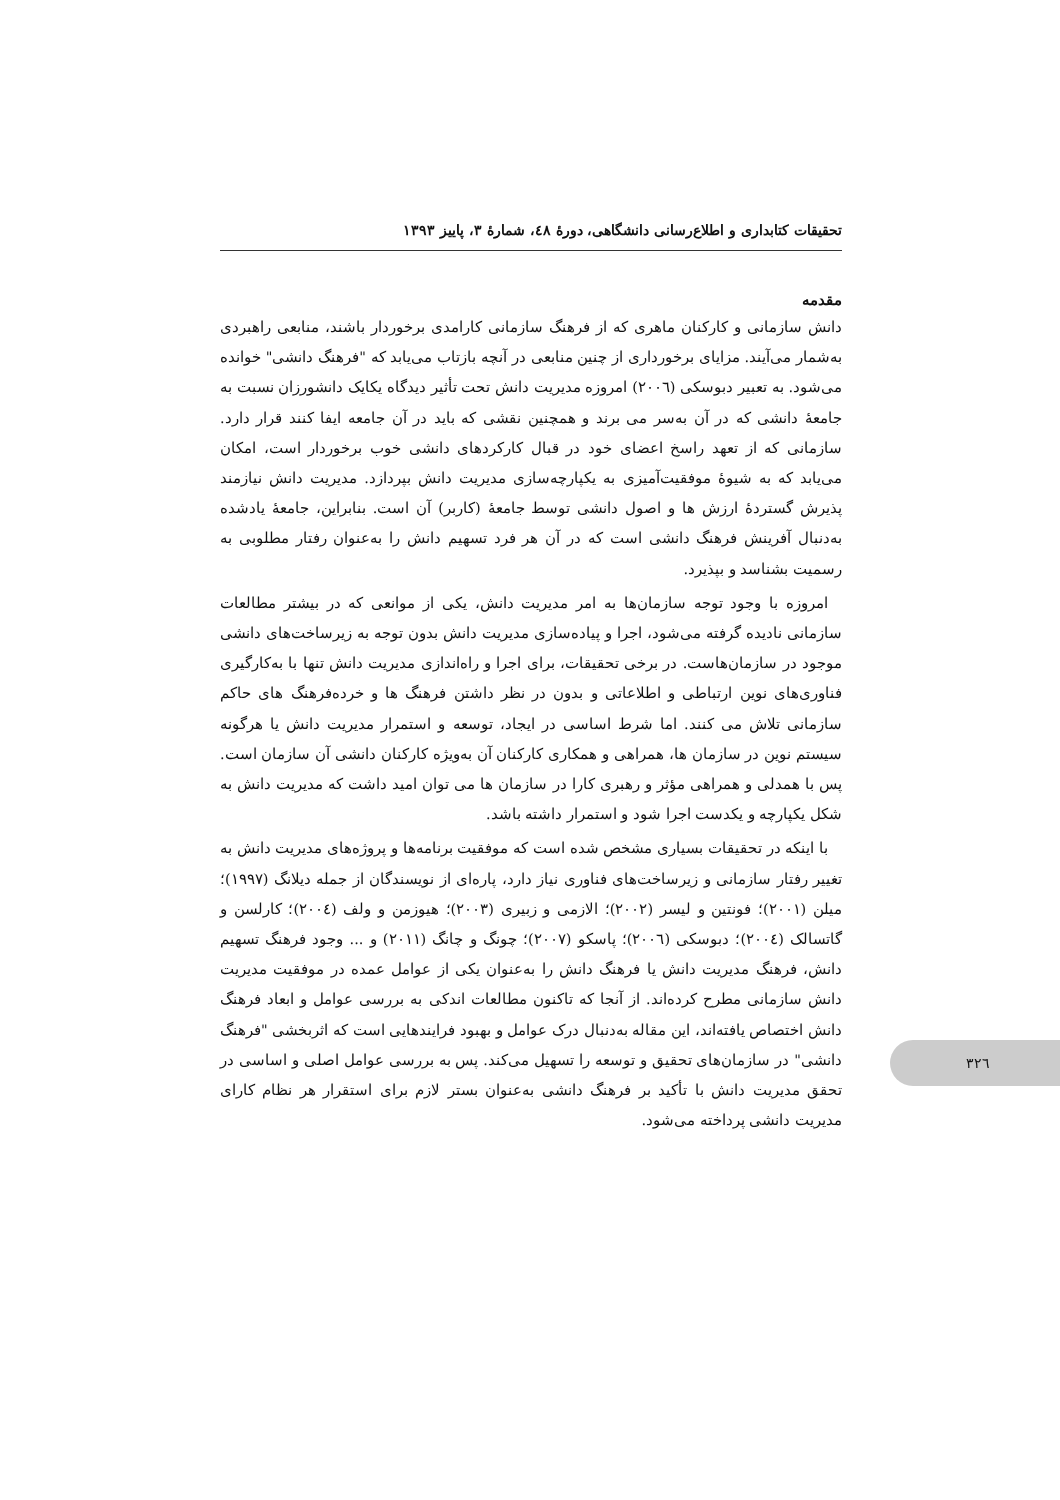تحقیقات کتابداری و اطلاع‌رسانی دانشگاهی، دورۀ ٤٨، شمارۀ ٣، پاییز ١٣٩٣
مقدمه
دانش سازمانی و کارکنان ماهری که از فرهنگ سازمانی کارامدی برخوردار باشند، منابعی راهبردی به‌شمار می‌آیند. مزایای برخورداری از چنین منابعی در آنچه بازتاب می‌یابد که "فرهنگ دانشی" خوانده می‌شود. به تعبیر دبوسکی (٢٠٠٦) امروزه مدیریت دانش تحت تأثیر دیدگاه یکایک دانشورزان نسبت به جامعۀ دانشی که در آن به‌سر می برند و همچنین نقشی که باید در آن جامعه ایفا کنند قرار دارد. سازمانی که از تعهد راسخ اعضای خود در قبال کارکردهای دانشی خوب برخوردار است، امکان می‌یابد که به شیوۀ موفقیت‌آمیزی به یکپارچه‌سازی مدیریت دانش بپردازد. مدیریت دانش نیازمند پذیرش گستردۀ ارزش ها و اصول دانشی توسط جامعۀ (کاربر) آن است. بنابراین، جامعۀ یادشده به‌دنبال آفرینش فرهنگ دانشی است که در آن هر فرد تسهیم دانش را به‌عنوان رفتار مطلوبی به رسمیت بشناسد و بپذیرد.
امروزه با وجود توجه سازمان‌ها به امر مدیریت دانش، یکی از موانعی که در بیشتر مطالعات سازمانی نادیده گرفته می‌شود، اجرا و پیاده‌سازی مدیریت دانش بدون توجه به زیرساخت‌های دانشی موجود در سازمان‌هاست. در برخی تحقیقات، برای اجرا و راه‌اندازی مدیریت دانش تنها با به‌کارگیری فناوری‌های نوین ارتباطی و اطلاعاتی و بدون در نظر داشتن فرهنگ ها و خرده‌فرهنگ های حاکم سازمانی تلاش می کنند. اما شرط اساسی در ایجاد، توسعه و استمرار مدیریت دانش یا هرگونه سیستم نوین در سازمان ها، همراهی و همکاری کارکنان آن به‌ویژه کارکنان دانشی آن سازمان است. پس با همدلی و همراهی مؤثر و رهبری کارا در سازمان ها می توان امید داشت که مدیریت دانش به شکل یکپارچه و یکدست اجرا شود و استمرار داشته باشد.
با اینکه در تحقیقات بسیاری مشخص شده است که موفقیت برنامه‌ها و پروژه‌های مدیریت دانش به تغییر رفتار سازمانی و زیرساخت‌های فناوری نیاز دارد، پاره‌ای از نویسندگان از جمله دیلانگ (١٩٩٧)؛ میلن (٢٠٠١)؛ فونتین و لیسر (٢٠٠٢)؛ الازمی و زبیری (٢٠٠٣)؛ هیوزمن و ولف (٢٠٠٤)؛ کارلسن و گاتسالک (٢٠٠٤)؛ دبوسکی (٢٠٠٦)؛ پاسکو (٢٠٠٧)؛ چونگ و چانگ (٢٠١١) و ... وجود فرهنگ تسهیم دانش، فرهنگ مدیریت دانش یا فرهنگ دانش را به‌عنوان یکی از عوامل عمده در موفقیت مدیریت دانش سازمانی مطرح کرده‌اند. از آنجا که تاکنون مطالعات اندکی به بررسی عوامل و ابعاد فرهنگ دانش اختصاص یافته‌اند، این مقاله به‌دنبال درک عوامل و بهبود فرایندهایی است که اثربخشی "فرهنگ دانشی" در سازمان‌های تحقیق و توسعه را تسهیل می‌کند. پس به بررسی عوامل اصلی و اساسی در تحقق مدیریت دانش با تأکید بر فرهنگ دانشی به‌عنوان بستر لازم برای استقرار هر نظام کارای مدیریت دانشی پرداخته می‌شود.
٣٢٦